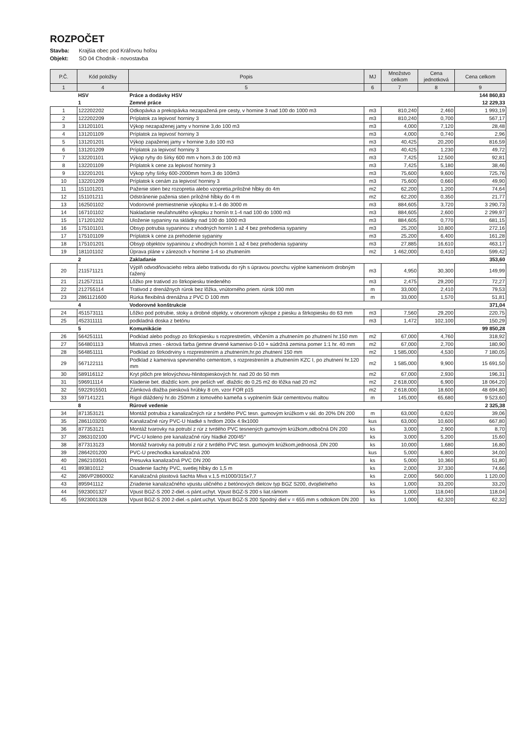ROZPOČET
Stavba: Krajšia obec pod Kráľovou hoľou
Objekt: SO 04 Chodník - novostavba
| P.Č. | Kód položky | Popis | MJ | Množstvo celkom | Cena jednotková | Cena celkom |
| --- | --- | --- | --- | --- | --- | --- |
| 1 | 4 | 5 | 6 | 7 | 8 | 9 |
| | HSV | Práce a dodávky HSV | | | | 144 860,83 |
| | 1 | Zemné práce | | | | 12 229,33 |
| 1 | 122202202 | Odkopávka a prekopávka nezapažená pre cesty, v hornine 3 nad 100 do 1000 m3 | m3 | 810,240 | 2,460 | 1 993,19 |
| 2 | 122202209 | Príplatok za lepivosť horniny 3 | m3 | 810,240 | 0,700 | 567,17 |
| 3 | 131201101 | Výkop nezapaženej jamy v hornine 3,do 100 m3 | m3 | 4,000 | 7,120 | 28,48 |
| 4 | 131201109 | Príplatok za lepivosť horniny 3 | m3 | 4,000 | 0,740 | 2,96 |
| 5 | 131201201 | Výkop zapaženej jamy v hornine 3,do 100 m3 | m3 | 40,425 | 20,200 | 816,59 |
| 6 | 131201209 | Príplatok za lepivosť horniny 3 | m3 | 40,425 | 1,230 | 49,72 |
| 7 | 132201101 | Výkop ryhy do šírky 600 mm v horn.3 do 100 m3 | m3 | 7,425 | 12,500 | 92,81 |
| 8 | 132201109 | Príplatok k cene za lepivosť horniny 3 | m3 | 7,425 | 5,180 | 38,46 |
| 9 | 132201201 | Výkop ryhy šírky 600-2000mm horn.3 do 100m3 | m3 | 75,600 | 9,600 | 725,76 |
| 10 | 132201209 | Príplatok k cenám za lepivosť horniny 3 | m3 | 75,600 | 0,660 | 49,90 |
| 11 | 151101201 | Paženie stien bez rozopretia alebo vzopretia,príložné hĺbky do 4m | m2 | 62,200 | 1,200 | 74,64 |
| 12 | 151101211 | Odstránenie paženia stien príložné hĺbky do 4 m | m2 | 62,200 | 0,350 | 21,77 |
| 13 | 162501102 | Vodorovné premiestnenie výkopku tr.1-4 do 3000 m | m3 | 884,605 | 3,720 | 3 290,73 |
| 14 | 167101102 | Nakladanie neuľahnutého výkopku z hornín tr.1-4 nad 100 do 1000 m3 | m3 | 884,605 | 2,600 | 2 299,97 |
| 15 | 171201202 | Uloženie sypaniny na skládky nad 100 do 1000 m3 | m3 | 884,605 | 0,770 | 681,15 |
| 16 | 175101101 | Obsyp potrubia sypaninou z vhodných hornín 1 až 4 bez prehodenia sypaniny | m3 | 25,200 | 10,800 | 272,16 |
| 17 | 175101109 | Príplatok k cene za prehodenie sypaniny | m3 | 25,200 | 6,400 | 161,28 |
| 18 | 175101201 | Obsyp objektov sypaninou z vhodných hornín 1 až 4 bez prehodenia sypaniny | m3 | 27,885 | 16,610 | 463,17 |
| 19 | 181101102 | Úprava pláne v zárezoch v hornine 1-4 so zhutnením | m2 | 1 462,000 | 0,410 | 599,42 |
| | 2 | Zakladanie | | | | 353,60 |
| 20 | 211571121 | Výplň odvodňovacieho rebra alebo trativodu do rýh s úpravou povrchu výplne kamenivom drobným ťažený | m3 | 4,950 | 30,300 | 149,99 |
| 21 | 212572111 | Lôžko pre trativod zo štrkopiesku triedeného | m3 | 2,475 | 29,200 | 72,27 |
| 22 | 212755114 | Trativod z drenážnych rúrok bez lôžka, vnútorného priem. rúrok 100 mm | m | 33,000 | 2,410 | 79,53 |
| 23 | 2861121600 | Rúrka flexibilná drenážna z PVC D 100 mm | m | 33,000 | 1,570 | 51,81 |
| | 4 | Vodorovné konštrukcie | | | | 371,04 |
| 24 | 451573111 | Lôžko pod potrubie, stoky a drobné objekty, v otvorenom výkope z piesku a štrkopiesku do 63 mm | m3 | 7,560 | 29,200 | 220,75 |
| 25 | 452311111 | podkladná doska z betónu | m3 | 1,472 | 102,100 | 150,29 |
| | 5 | Komunikácie | | | | 99 850,28 |
| 26 | 564251111 | Podklad alebo podsyp zo štrkopiesku s rozprestretím, vlhčením a zhutnením po zhutnení hr.150 mm | m2 | 67,000 | 4,760 | 318,92 |
| 27 | 564801113 | Mlatová zmes - okrová farba (jemne drvené kamenivo 0-10 + súdržná zemina pomer 1:1 hr. 40 mm | m2 | 67,000 | 2,700 | 180,90 |
| 28 | 564851111 | Podklad zo štrkodrviny s rozprestrením a zhutnením,hr.po zhutnení 150 mm | m2 | 1 585,000 | 4,530 | 7 180,05 |
| 29 | 567122111 | Podklad z kameniva spevneného cementom, s rozprestrením a zhutnením KZC I, po zhutnení hr.120 mm | m2 | 1 585,000 | 9,900 | 15 691,50 |
| 30 | 589116112 | Kryt plôch pre telovýchovu-hlinitopieskových hr. nad 20 do 50 mm | m2 | 67,000 | 2,930 | 196,31 |
| 31 | 596911114 | Kladenie bet. dlaždíc kom. pre peších veľ. dlaždíc do 0,25 m2 do lôžka nad 20 m2 | m2 | 2 618,000 | 6,900 | 18 064,20 |
| 32 | 5922915501 | Zámková dlažba piesková hrúbky 8 cm, vzor FOR p15 | m2 | 2 618,000 | 18,600 | 48 694,80 |
| 33 | 597141221 | Rigol dláždený hr.do 250mm z lomového kameňa s vyplnením škár cementovou maltou | m | 145,000 | 65,680 | 9 523,60 |
| | 8 | Rúrové vedenie | | | | 2 325,38 |
| 34 | 871353121 | Montáž potrubia z kanalizačných rúr z tvrdého PVC tesn. gumovým krúžkom v skl. do 20% DN 200 | m | 63,000 | 0,620 | 39,06 |
| 35 | 2861103200 | Kanalizačné rúry PVC-U hladké s hrdlom 200x 4.9x1000 | kus | 63,000 | 10,600 | 667,80 |
| 36 | 877353121 | Montáž tvarovky na potrubí z rúr z tvrdého PVC tesnených gumovým krúžkom,odbočná DN 200 | ks | 3,000 | 2,900 | 8,70 |
| 37 | 2863102100 | PVC-U koleno pre kanalizačné rúry hladké 200/45° | ks | 3,000 | 5,200 | 15,60 |
| 38 | 877313123 | Montáž tvarovky na potrubí z rúr z tvrdého PVC tesn. gumovým krúžkom,jednoosá ,DN 200 | ks | 10,000 | 1,680 | 16,80 |
| 39 | 2864201200 | PVC-U prechodka kanalizačná 200 | kus | 5,000 | 6,800 | 34,00 |
| 40 | 2862103501 | Presuvka kanalizačná PVC DN 200 | ks | 5,000 | 10,360 | 51,80 |
| 41 | 893810112 | Osadenie šachty PVC, svetlej hĺbky do 1,5 m | ks | 2,000 | 37,330 | 74,66 |
| 42 | 286VP2860002 | Kanalizačná plastová šachta Miva v.1,5 m1000/315x7,7 | ks | 2,000 | 560,000 | 1 120,00 |
| 43 | 895941112 | Zriadenie kanalizačného vpustu uličného z betónových dielcov typ BGZ S200, dvojdielneho | ks | 1,000 | 33,200 | 33,20 |
| 44 | 5923001327 | Vpust BGZ-S 200 2-diel.-s pánt.uchyt. Vpust BGZ-S 200 s liat.rámom | ks | 1,000 | 118,040 | 118,04 |
| 45 | 5923001328 | Vpust BGZ-S 200 2-diel.-s pánt.uchyt. Vpust BGZ-S 200 Spodný diel v = 655 mm s odtokom DN 200 | ks | 1,000 | 62,320 | 62,32 |